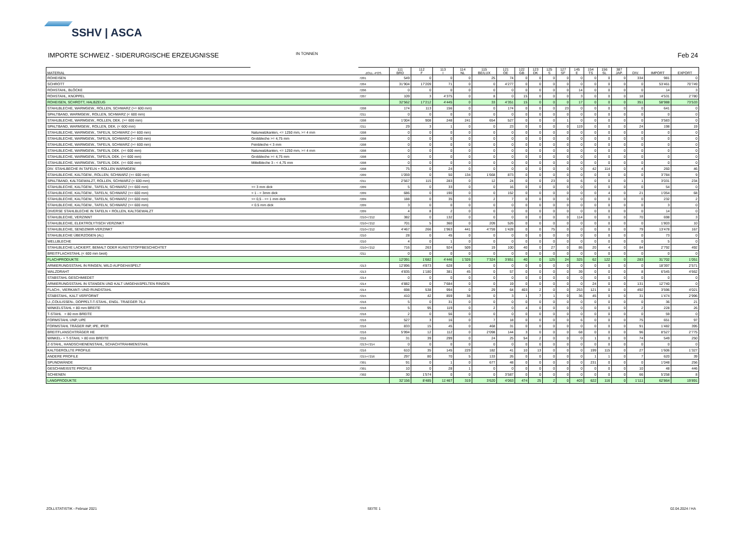SSHV | ASCA
IMPORTE SCHWEIZ - SIDERURGISCHE ERZEUGNISSE IN TONNEN Feb 24
| MATERIAL | | ZOLL.-POS. | 111 BRD | 112 F | 113 I | 114 NL | 115 BE/LUX | 121 OE | 122 GB | 123 DK | 125 S | 127 SF | 145 E | 154 TS | 156 SL | 387 JAP. | DIV. | IMPORT | EXPORT |
| --- | --- | --- | --- | --- | --- | --- | --- | --- | --- | --- | --- | --- | --- | --- | --- | --- | --- | --- | --- |
| ROHEISEN | | 7201 | 549 | 0 | 0 | 0 | 25 | 74 | 0 | 0 | 0 | 0 | 0 | 0 | 0 | 0 | 334 | 981 | 0 |
| SCHROTT | | 7204 | 31’904 | 17’209 | 71 | 0 | 0 | 4’277 | 0 | 0 | 0 | 0 | 0 | 0 | 0 | 0 | 0 | 53’461 | 70’749 |
| ROHSTAHL, BLÖCKE | | 7206 | 0 | 0 | 0 | 0 | 0 | 0 | 0 | 0 | 0 | 0 | 14 | 0 | 0 | 0 | 0 | 14 | 3 |
| ROHSTAHL, KNÜPPEL | | 7207 | 109 | 3 | 4’375 | 0 | 8 | 0 | 15 | 0 | 0 | 0 | 3 | 0 | 0 | 0 | 18 | 4’531 | 2’780 |
| ROHEISEN, SCHROTT, HALBZEUG | | | 32’562 | 17’212 | 4’445 | 0 | 33 | 4’351 | 15 | 0 | 0 | 0 | 17 | 0 | 0 | 0 | 351 | 58’988 | 73’533 |
| STAHLBLECHE, WARMGEW., ROLLEN, SCHWARZ (>= 600 mm) | | 7208 | 174 | 113 | 156 | 0 | 0 | 174 | 0 | 0 | 0 | 23 | 0 | 0 | 0 | 0 | 0 | 641 | 0 |
| SPALTBAND, WARMGEW., ROLLEN, SCHWARZ (< 600 mm) | | 7211 | 0 | 0 | 0 | 0 | 0 | 0 | 0 | 0 | 0 | 0 | 0 | 0 | 0 | 0 | 0 | 0 | 0 |
| STAHLBLECHE, WARMGEW., ROLLEN, DEK. (>= 600 mm) | | 7208 | 1’004 | 908 | 248 | 241 | 654 | 527 | 0 | 0 | 0 | 1 | 0 | 0 | 0 | 0 | 0 | 3’583 | 0 |
| SPALTBAND, WARMGEW., ROLLEN, DEK. (< 600 mm) | | 7211 | 29 | 3 | 1 | 0 | 0 | 23 | 0 | 0 | 0 | 0 | 119 | 0 | 0 | 0 | 24 | 198 | 19 |
| STAHLBLECHE, WARMGEW., TAFELN, SCHWARZ (>= 600 mm) | Naturwalzkanten, <= 1250 mm, >= 4 mm | 7208 | 0 | 0 | 0 | 0 | 0 | 0 | 0 | 0 | 0 | 0 | 0 | 0 | 0 | 0 | 0 | 0 | 0 |
| STAHLBLECHE, WARMGEW., TAFELN, SCHWARZ (>= 600 mm) | Grobbleche >= 4,75 mm | 7208 | 0 | 0 | 0 | 0 | 0 | 0 | 0 | 0 | 0 | 0 | 0 | 0 | 0 | 0 | 0 | 0 | 0 |
| STAHLBLECHE, WARMGEW., TAFELN, SCHWARZ (>= 600 mm) | Feinbleche < 3 mm | 7208 | 0 | 0 | 0 | 0 | 0 | 0 | 0 | 0 | 0 | 0 | 0 | 0 | 0 | 0 | 0 | 0 | 0 |
| STAHLBLECHE, WARMGEW., TAFELN, DEK. (>= 600 mm) | Naturwalzkanten, <= 1250 mm, >= 4 mm | 7208 | 0 | 0 | 0 | 0 | 0 | 0 | 0 | 0 | 0 | 0 | 0 | 0 | 0 | 0 | 0 | 0 | 0 |
| STAHLBLECHE, WARMGEW., TAFELN, DEK. (>= 600 mm) | Grobbleche >= 4,75 mm | 7208 | 0 | 0 | 0 | 0 | 0 | 0 | 0 | 0 | 0 | 0 | 0 | 0 | 0 | 0 | 0 | 0 | 0 |
| STAHLBLECHE, WARMGEW., TAFELN, DEK. (>= 600 mm) | Mittelbleche 3 - < 4,75 mm | 7208 | 0 | 0 | 0 | 0 | 0 | 0 | 0 | 0 | 0 | 0 | 0 | 0 | 0 | 0 | 0 | 0 | 0 |
| DIV. STAHLBECHE IN TAFELN + ROLLEN WARMGEW. | | 7208 | 75 | 0 | 24 | 0 | 0 | 0 | 0 | 0 | 0 | 0 | 0 | 42 | 114 | 0 | 4 | 260 | 46 |
| STAHLBLECHE, KALTGEW., ROLLEN, SCHWARZ (>= 600 mm) | | 7209 | 1’059 | 0 | 50 | 134 | 1’668 | 873 | 0 | 0 | 0 | 0 | 0 | 0 | 0 | 0 | 0 | 3’784 | 9 |
| SPALTBAND, KALTGEWALZT, ROLLEN, SCHWARZ (< 600 mm) | | 7211 | 2’567 | 115 | 283 | 0 | 12 | 24 | 0 | 0 | 23 | 0 | 6 | 0 | 0 | 0 | 1 | 3’031 | 234 |
| STAHLBLECHE, KALTGEW., TAFELN, SCHWARZ (>= 600 mm) | >= 3 mm dick | 7209 | 5 | 0 | 33 | 0 | 0 | 16 | 0 | 0 | 0 | 0 | 0 | 0 | 0 | 0 | 0 | 54 | 0 |
| STAHLBLECHE, KALTGEW., TAFELN, SCHWARZ (>= 600 mm) | > 1 - < 3mm dick | 7209 | 686 | 0 | 190 | 0 | 0 | 152 | 0 | 0 | 0 | 0 | 0 | 0 | 4 | 0 | 21 | 1’054 | 68 |
| STAHLBLECHE, KALTGEW., TAFELN, SCHWARZ (>= 600 mm) | >= 0,5 - <= 1 mm dick | 7209 | 188 | 0 | 35 | 0 | 2 | 7 | 0 | 0 | 0 | 0 | 0 | 0 | 0 | 0 | 0 | 232 | 2 |
| STAHLBLECHE, KALTGEW., TAFELN, SCHWARZ (>= 600 mm) | < 0.5 mm dick | 7209 | 3 | 0 | 0 | 0 | 0 | 0 | 0 | 0 | 0 | 0 | 0 | 0 | 0 | 0 | 0 | 3 | 0 |
| DIVERSE STAHLBLECHE IN TAFELN + ROLLEN, KALTGEWALZT | | 7209 | 4 | 8 | 2 | 0 | 0 | 0 | 0 | 0 | 0 | 0 | 0 | 0 | 0 | 0 | 0 | 14 | 0 |
| STAHLBLECHE, VERZINNT | | 7210+7212 | 382 | 0 | 132 | 0 | 0 | 0 | 0 | 0 | 0 | 0 | 114 | 0 | 0 | 0 | 70 | 698 | 3 |
| STAHLBLECHE, ELEKTROLYTISCH VERZINKT | | 7210+7212 | 701 | 5 | 360 | 0 | 209 | 526 | 0 | 0 | 0 | 0 | 0 | 0 | 0 | 0 | 0 | 1’803 | 10 |
| STAHLBLECHE, SENDZIMIR-VERZINKT | | 7210+7212 | 4’467 | 266 | 1’963 | 441 | 4’759 | 1’428 | 0 | 0 | 75 | 0 | 0 | 0 | 0 | 0 | 79 | 13’478 | 167 |
| STAHLBLECHE ÜBERZOGEN (AL) | | 7210 | 28 | 0 | 45 | 0 | 0 | 0 | 0 | 0 | 0 | 0 | 0 | 0 | 0 | 0 | 0 | 73 | 0 |
| WELLBLECHE | | 7210 | 4 | 0 | 1 | 0 | 0 | 0 | 0 | 0 | 0 | 0 | 0 | 0 | 0 | 0 | 0 | 5 | 0 |
| STAHLBLECHE LACKIERT, BEMALT ODER KUNSTSTOFFBESCHICHTET | | 7210+7212 | 716 | 263 | 924 | 509 | 19 | 100 | 40 | 0 | 27 | 0 | 86 | 20 | 4 | 0 | 84 | 2’792 | 492 |
| BREITFLACHSTAHL (< 600 mm breit) | | 7211 | 0 | 0 | 0 | 0 | 0 | 0 | 0 | 0 | 0 | 0 | 0 | 0 | 0 | 0 | 0 | 0 | 0 |
| FLACHPRODUKTE | | | 12’091 | 1’682 | 4’446 | 1’326 | 7’324 | 3’851 | 40 | 0 | 125 | 24 | 325 | 62 | 122 | 0 | 283 | 31’702 | 1’051 |
| ARMIERUNGSSTAHL IN RINGEN, WILD AUFGEHASPELT | | 7213 | 12’896 | 4’873 | 628 | 0 | 0 | 0 | 0 | 0 | 0 | 0 | 0 | 0 | 0 | 0 | 0 | 18’397 | 2’571 |
| WALZDRAHT | | 7213 | 4’835 | 1’180 | 381 | 45 | 0 | 57 | 0 | 0 | 0 | 0 | 39 | 0 | 0 | 0 | 8 | 6’545 | 4’662 |
| STABSTAHL GESCHMIEDET | | 7214 | 0 | 0 | 0 | 0 | 0 | 0 | 0 | 0 | 0 | 0 | 0 | 0 | 0 | 0 | 0 | 0 | 0 |
| ARMIERUNGSSTAHL IN STANGEN UND KALT UMGEHASPELTEN RINGEN | | 7214 | 4’882 | 0 | 7’684 | 0 | 0 | 19 | 0 | 0 | 0 | 0 | 0 | 24 | 0 | 0 | 131 | 12’740 | 0 |
| FLACH-, VIERKANT- UND RUNDSTAHL | | 7214 | 698 | 538 | 994 | 0 | 29 | 64 | 403 | 2 | 0 | 0 | 253 | 121 | 0 | 0 | 492 | 3’596 | 4’021 |
| STABSTAHL, KALT VERFORMT | | 7215 | 410 | 42 | 859 | 38 | 0 | 3 | 1 | 7 | 1 | 0 | 36 | 45 | 0 | 0 | 31 | 1’474 | 2’996 |
| U-,COULISSEN-, DOPPELT-T-STAHL, ENGL. TRAEGER 76,4 | | 7216 | 5 | 0 | 31 | 0 | 0 | 0 | 0 | 0 | 0 | 0 | 0 | 0 | 0 | 0 | 0 | 36 | 21 |
| WINKELSTAHL < 80 mm BREITE | | 7216 | 5 | 95 | 119 | 0 | 2 | 0 | 4 | 0 | 0 | 0 | 0 | 0 | 0 | 0 | 2 | 228 | 26 |
| T-STAHL < 80 mm BREITE | | 7216 | 2 | 0 | 56 | 0 | 0 | 0 | 0 | 0 | 0 | 0 | 0 | 0 | 0 | 0 | 0 | 59 | 0 |
| FORMSTAHL UNP, UPE | | 7216 | 527 | 3 | 16 | 0 | 7 | 18 | 0 | 0 | 0 | 0 | 6 | 0 | 0 | 0 | 75 | 651 | 97 |
| FORMSTAHL TRÄGER INP, IPE, IPER | | 7216 | 833 | 15 | 45 | 0 | 468 | 31 | 0 | 0 | 0 | 0 | 0 | 0 | 0 | 0 | 91 | 1’482 | 395 |
| BREITFLANSCHTRÄGER HE | | 7216 | 5’994 | 12 | 112 | 0 | 2’098 | 144 | 3 | 0 | 0 | 0 | 68 | 0 | 0 | 0 | 96 | 8’527 | 2’775 |
| WINKEL- + T-STAHL > 80 mm BREITE | | 7216 | 31 | 39 | 299 | 0 | 24 | 25 | 54 | 2 | 0 | 0 | 0 | 1 | 0 | 0 | 74 | 549 | 250 |
| Z-STAHL, HANDSCHIENENSTAHL, SCHACHTRAHMENSTAHL | | 7213+7214 | 0 | 0 | 0 | 0 | 0 | 0 | 0 | 0 | 0 | 0 | 0 | 0 | 0 | 0 | 0 | 0 | 0 |
| KALTGEROLLTE PROFILE | | 7216 | 610 | 35 | 145 | 229 | 182 | 41 | 10 | 13 | 0 | 0 | 0 | 199 | 115 | 0 | 27 | 1’606 | 1’327 |
| ANDERE PROFILE | | 7215+7216 | 297 | 80 | 70 | 5 | 133 | 26 | 0 | 0 | 0 | 0 | 0 | 1 | 1 | 0 | 7 | 620 | 39 |
| SPUNDWÄNDE | | 7301 | 91 | 0 | 1 | 0 | 677 | 48 | 0 | 0 | 0 | 0 | 0 | 231 | 0 | 0 | 0 | 1’048 | 256 |
| GESCHWEISSTE PROFILE | | 7301 | 10 | 0 | 28 | 1 | 0 | 0 | 0 | 0 | 0 | 0 | 0 | 0 | 0 | 0 | 10 | 48 | 446 |
| SCHIENEN | | 7302 | 30 | 1’574 | 0 | 0 | 0 | 3’587 | 0 | 0 | 0 | 0 | 0 | 0 | 0 | 0 | 66 | 5’258 | 8 |
| LANGPRODUKTE | | | 32’156 | 8’485 | 11’467 | 319 | 3’620 | 4’063 | 474 | 25 | 2 | 0 | 403 | 622 | 116 | 0 | 1’111 | 62’864 | 19’891 |
ZOLLSTATISTIK - Februar 2021 SEITE 1 02.04.2024 / HA